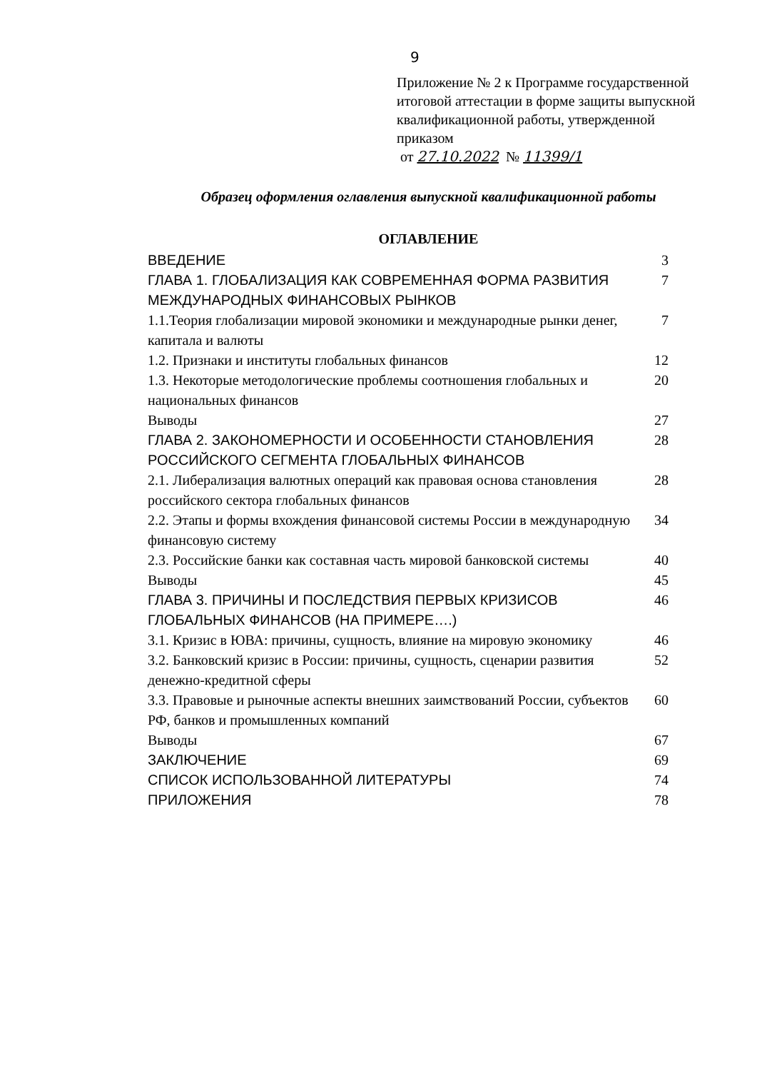9
Приложение № 2 к Программе государственной итоговой аттестации в форме защиты выпускной квалификационной работы, утвержденной приказом
от 27.10.2022 № 11399/1
Образец оформления оглавления выпускной квалификационной работы
ОГЛАВЛЕНИЕ
| ВВЕДЕНИЕ | 3 |
| ГЛАВА 1. ГЛОБАЛИЗАЦИЯ КАК СОВРЕМЕННАЯ ФОРМА РАЗВИТИЯ МЕЖДУНАРОДНЫХ ФИНАНСОВЫХ РЫНКОВ | 7 |
| 1.1.Теория глобализации мировой экономики и международные рынки денег, капитала и валюты | 7 |
| 1.2. Признаки и институты глобальных финансов | 12 |
| 1.3. Некоторые методологические проблемы соотношения глобальных и национальных финансов | 20 |
| Выводы | 27 |
| ГЛАВА 2. ЗАКОНОМЕРНОСТИ И ОСОБЕННОСТИ СТАНОВЛЕНИЯ РОССИЙСКОГО СЕГМЕНТА ГЛОБАЛЬНЫХ ФИНАНСОВ | 28 |
| 2.1. Либерализация валютных операций как правовая основа становления российского сектора глобальных финансов | 28 |
| 2.2. Этапы и формы вхождения финансовой системы России в международную финансовую систему | 34 |
| 2.3. Российские банки как составная часть мировой банковской системы | 40 |
| Выводы | 45 |
| ГЛАВА 3. ПРИЧИНЫ И ПОСЛЕДСТВИЯ ПЕРВЫХ КРИЗИСОВ ГЛОБАЛЬНЫХ ФИНАНСОВ (НА ПРИМЕРЕ….) | 46 |
| 3.1. Кризис в ЮВА: причины, сущность, влияние на мировую экономику | 46 |
| 3.2. Банковский кризис в России: причины, сущность, сценарии развития денежно-кредитной сферы | 52 |
| 3.3. Правовые и рыночные аспекты внешних заимствований России, субъектов РФ, банков и промышленных компаний | 60 |
| Выводы | 67 |
| ЗАКЛЮЧЕНИЕ | 69 |
| СПИСОК ИСПОЛЬЗОВАННОЙ ЛИТЕРАТУРЫ | 74 |
| ПРИЛОЖЕНИЯ | 78 |